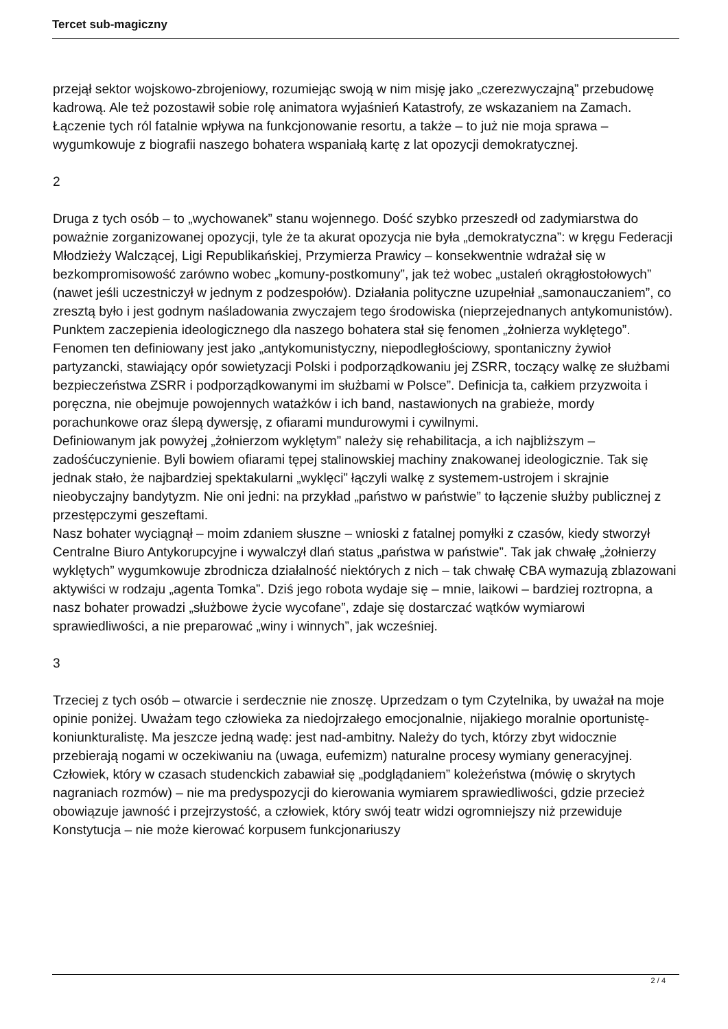Tercet sub-magiczny
przejął sektor wojskowo-zbrojeniowy, rozumiejąc swoją w nim misję jako „czerezwyczajną” przebudowę kadrową. Ale też pozostawił sobie rolę animatora wyjaśnień Katastrofy, ze wskazaniem na Zamach. Łączenie tych ról fatalnie wpływa na funkcjonowanie resortu, a także – to już nie moja sprawa – wygumkowuje z biografii naszego bohatera wspaniałą kartę z lat opozycji demokratycznej.
2
Druga z tych osób – to „wychowanek” stanu wojennego. Dość szybko przeszedł od zadymiarstwa do poważnie zorganizowanej opozycji, tyle że ta akurat opozycja nie była „demokratyczna”: w kręgu Federacji Młodzieży Walczącej, Ligi Republikańskiej, Przymierza Prawicy – konsekwentnie wdrażał się w bezkompromisowość zarówno wobec „komuny-postkomuny”, jak też wobec „ustaleń okrągłostołowych” (nawet jeśli uczestniczył w jednym z podzespołów). Działania polityczne uzupełniał „samonauczaniem”, co zresztą było i jest godnym naśladowania zwyczajem tego środowiska (nieprzejednanych antykomunistów). Punktem zaczepienia ideologicznego dla naszego bohatera stał się fenomen „żołnierza wyklętego”. Fenomen ten definiowany jest jako „antykomunistyczny, niepodległościowy, spontaniczny żywioł partyzancki, stawiający opór sowietyzacji Polski i podporządkowaniu jej ZSRR, toczący walkę ze służbami bezpieczeństwa ZSRR i podporządkowanymi im służbami w Polsce”. Definicja ta, całkiem przyzwoita i poręczna, nie obejmuje powojennych watażków i ich band, nastawionych na grabieże, mordy porachunkowe oraz ślepą dywersję, z ofiarami mundurowymi i cywilnymi.
Definiowanym jak powyżej „żołnierzom wyklętym” należy się rehabilitacja, a ich najbliższym – zadośćuczynienie. Byli bowiem ofiarami tępej stalinowskiej machiny znakowanej ideologicznie. Tak się jednak stało, że najbardziej spektakularni „wyklęci” łączyli walkę z systemem-ustrojem i skrajnie nieobyczajny bandytyzm. Nie oni jedni: na przykład „państwo w państwie” to łączenie służby publicznej z przestępczymi geszeftami.
Nasz bohater wyciągnął – moim zdaniem słuszne – wnioski z fatalnej pomyłki z czasów, kiedy stworzył Centralne Biuro Antykorupcyjne i wywalczył dlań status „państwa w państwie”. Tak jak chwałę „żołnierzy wyklętych” wygumkowuje zbrodnicza działalność niektórych z nich – tak chwałę CBA wymazują zblazowani aktywiści w rodzaju „agenta Tomka”. Dziś jego robota wydaje się – mnie, laikowi – bardziej roztropna, a nasz bohater prowadzi „służbowe życie wycofane”, zdaje się dostarczać wątków wymiarowi sprawiedliwości, a nie preparować „winy i winnych”, jak wcześniej.
3
Trzeciej z tych osób – otwarcie i serdecznie nie znoszę. Uprzedzam o tym Czytelnika, by uważał na moje opinie poniżej. Uważam tego człowieka za niedojrzałego emocjonalnie, nijakiego moralnie oportunistę-koniunkturalistę. Ma jeszcze jedną wadę: jest nad-ambitny. Należy do tych, którzy zbyt widocznie przebierają nogami w oczekiwaniu na (uwaga, eufemizm) naturalne procesy wymiany generacyjnej.
Człowiek, który w czasach studenckich zabawiał się „podglądaniem” koleżeństwa (mówię o skrytych nagraniach rozmów) – nie ma predyspozycji do kierowania wymiarem sprawiedliwości, gdzie przecież obowiązuje jawność i przejrzystość, a człowiek, który swój teatr widzi ogromniejszy niż przewiduje Konstytucja – nie może kierować korpusem funkcjonariuszy
2 / 4